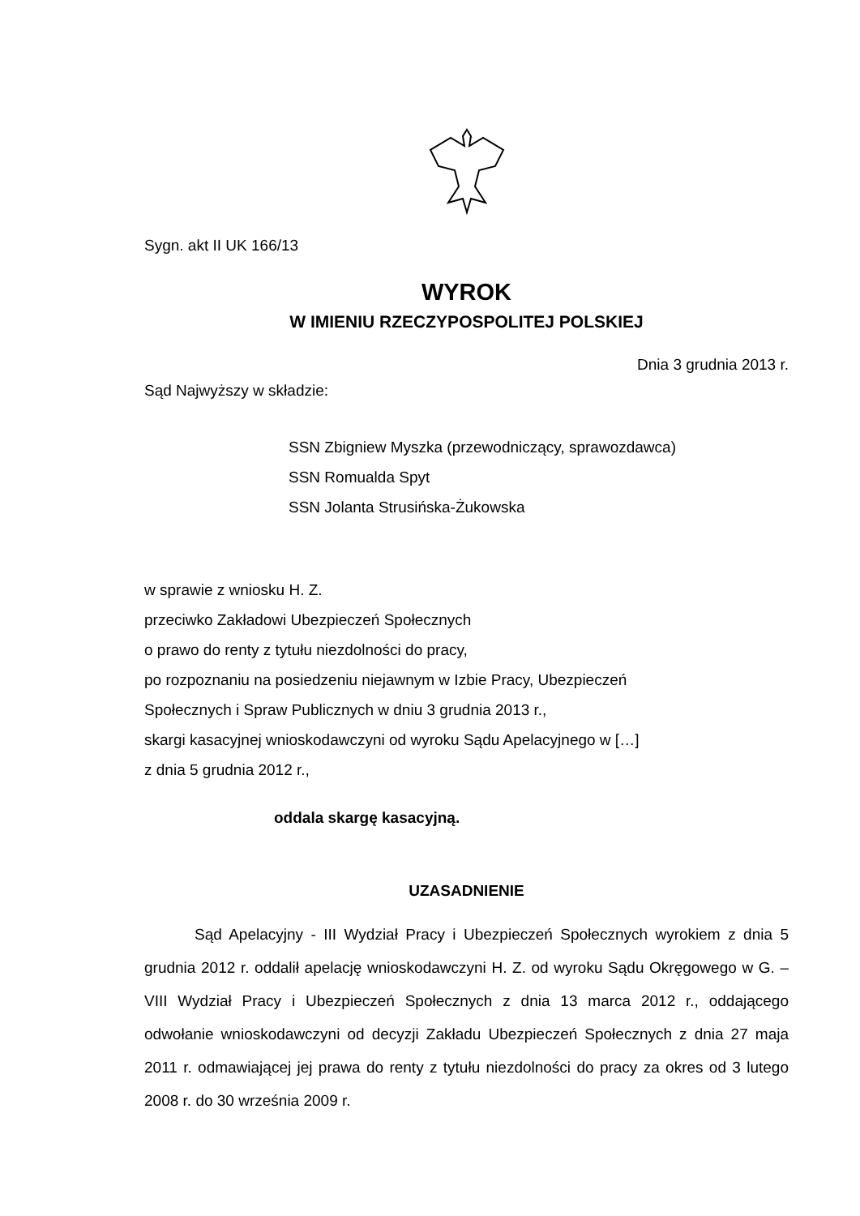Sygn. akt II UK 166/13
WYROK
W IMIENIU RZECZYPOSPOLITEJ POLSKIEJ
Dnia 3 grudnia 2013 r.
Sąd Najwyższy w składzie:
SSN Zbigniew Myszka (przewodniczący, sprawozdawca)
SSN Romualda Spyt
SSN Jolanta Strusińska-Żukowska
w sprawie z wniosku H. Z.
przeciwko Zakładowi Ubezpieczeń Społecznych
o prawo do renty z tytułu niezdolności do pracy,
po rozpoznaniu na posiedzeniu niejawnym w Izbie Pracy, Ubezpieczeń
Społecznych i Spraw Publicznych w dniu 3 grudnia 2013 r.,
skargi kasacyjnej wnioskodawczyni od wyroku Sądu Apelacyjnego w […]
z dnia 5 grudnia 2012 r.,
oddala skargę kasacyjną.
UZASADNIENIE
Sąd Apelacyjny - III Wydział Pracy i Ubezpieczeń Społecznych wyrokiem z dnia 5 grudnia 2012 r. oddalił apelację wnioskodawczyni H. Z. od wyroku Sądu Okręgowego w G. – VIII Wydział Pracy i Ubezpieczeń Społecznych z dnia 13 marca 2012 r., oddającego odwołanie wnioskodawczyni od decyzji Zakładu Ubezpieczeń Społecznych z dnia 27 maja 2011 r. odmawiającej jej prawa do renty z tytułu niezdolności do pracy za okres od 3 lutego 2008 r. do 30 września 2009 r.